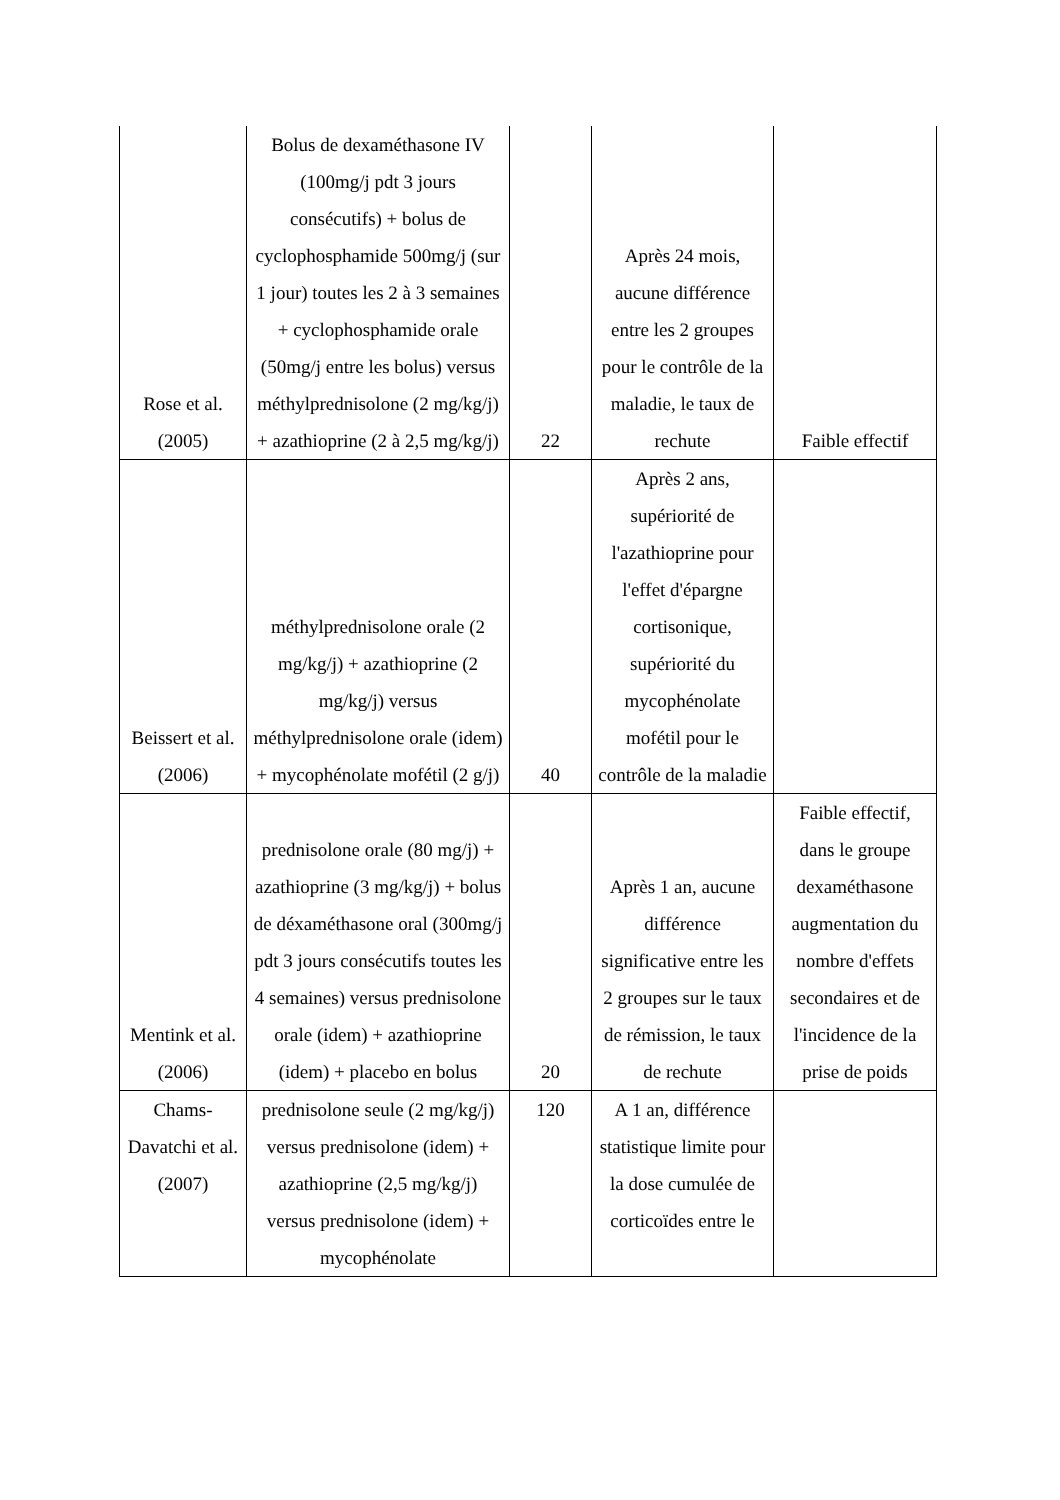| Rose et al. (2005) | Bolus de dexaméthasone IV (100mg/j pdt 3 jours consécutifs) + bolus de cyclophosphamide 500mg/j (sur 1 jour) toutes les 2 à 3 semaines + cyclophosphamide orale (50mg/j entre les bolus) versus méthylprednisolone (2 mg/kg/j) + azathioprine (2 à 2,5 mg/kg/j) | 22 | Après 24 mois, aucune différence entre les 2 groupes pour le contrôle de la maladie, le taux de rechute | Faible effectif |
| Beissert et al. (2006) | méthylprednisolone orale (2 mg/kg/j) + azathioprine (2 mg/kg/j) versus méthylprednisolone orale (idem) + mycophénolate mofétil (2 g/j) | 40 | Après 2 ans, supériorité de l'azathioprine pour l'effet d'épargne cortisonique, supériorité du mycophénolate mofétil pour le contrôle de la maladie | |
| Mentink et al. (2006) | prednisolone orale (80 mg/j) + azathioprine (3 mg/kg/j) + bolus de déxaméthasone oral (300mg/j pdt 3 jours consécutifs toutes les 4 semaines) versus prednisolone orale (idem) + azathioprine (idem) + placebo en bolus | 20 | Après 1 an, aucune différence significative entre les 2 groupes sur le taux de rémission, le taux de rechute | Faible effectif, dans le groupe dexaméthasone augmentation du nombre d'effets secondaires et de l'incidence de la prise de poids |
| Chams-Davatchi et al. (2007) | prednisolone seule (2 mg/kg/j) versus prednisolone (idem) + azathioprine (2,5 mg/kg/j) versus prednisolone (idem) + mycophénolate | 120 | A 1 an, différence statistique limite pour la dose cumulée de corticoïdes entre le | |